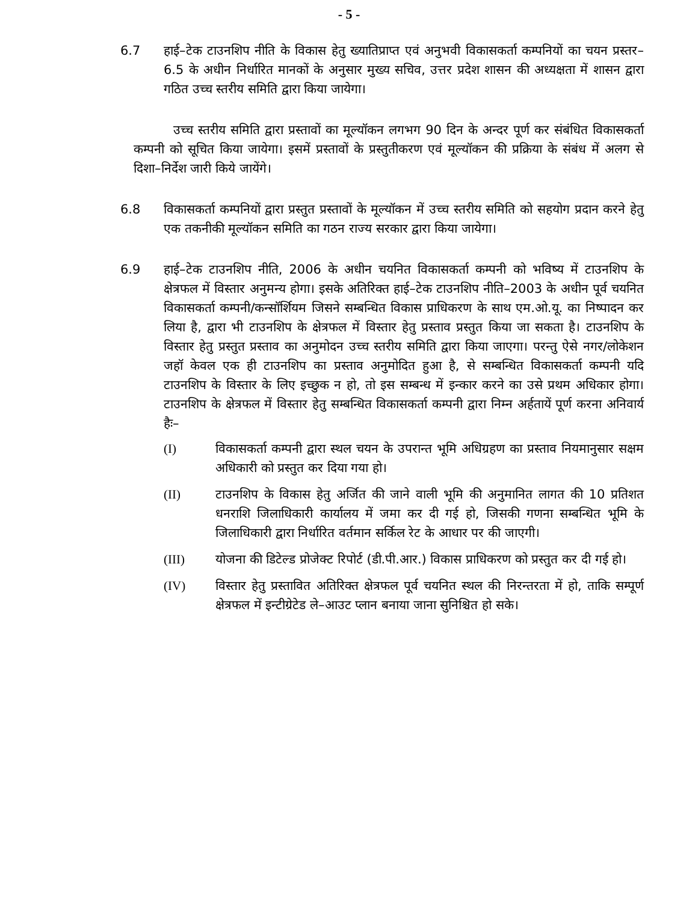- 5 -
6.7 हाई–टेक टाउनशिप नीति के विकास हेतु ख्यातिप्राप्त एवं अनुभवी विकासकर्ता कम्पनियों का चयन प्रस्तर–6.5 के अधीन निर्धारित मानकों के अनुसार मुख्य सचिव, उत्तर प्रदेश शासन की अध्यक्षता में शासन द्वारा गठित उच्च स्तरीय समिति द्वारा किया जायेगा।
उच्च स्तरीय समिति द्वारा प्रस्तावों का मूल्यॉकन लगभग 90 दिन के अन्दर पूर्ण कर संबंधित विकासकर्ता कम्पनी को सूचित किया जायेगा। इसमें प्रस्तावों के प्रस्तुतीकरण एवं मूल्यॉकन की प्रक्रिया के संबंध में अलग से दिशा–निर्देश जारी किये जायेंगे।
6.8 विकासकर्ता कम्पनियों द्वारा प्रस्तुत प्रस्तावों के मूल्यॉकन में उच्च स्तरीय समिति को सहयोग प्रदान करने हेतु एक तकनीकी मूल्यॉकन समिति का गठन राज्य सरकार द्वारा किया जायेगा।
6.9 हाई–टेक टाउनशिप नीति, 2006 के अधीन चयनित विकासकर्ता कम्पनी को भविष्य में टाउनशिप के क्षेत्रफल में विस्तार अनुमन्य होगा। इसके अतिरिक्त हाई–टेक टाउनशिप नीति–2003 के अधीन पूर्व चयनित विकासकर्ता कम्पनी/कन्सॉर्शियम जिसने सम्बन्धित विकास प्राधिकरण के साथ एम.ओ.यू. का निष्पादन कर लिया है, द्वारा भी टाउनशिप के क्षेत्रफल में विस्तार हेतु प्रस्ताव प्रस्तुत किया जा सकता है। टाउनशिप के विस्तार हेतु प्रस्तुत प्रस्ताव का अनुमोदन उच्च स्तरीय समिति द्वारा किया जाएगा। परन्तु ऐसे नगर/लोकेशन जहॉ केवल एक ही टाउनशिप का प्रस्ताव अनुमोदित हुआ है, से सम्बन्धित विकासकर्ता कम्पनी यदि टाउनशिप के विस्तार के लिए इच्छुक न हो, तो इस सम्बन्ध में इन्कार करने का उसे प्रथम अधिकार होगा। टाउनशिप के क्षेत्रफल में विस्तार हेतु सम्बन्धित विकासकर्ता कम्पनी द्वारा निम्न अर्हतायें पूर्ण करना अनिवार्य हैः–
(I) विकासकर्ता कम्पनी द्वारा स्थल चयन के उपरान्त भूमि अधिग्रहण का प्रस्ताव नियमानुसार सक्षम अधिकारी को प्रस्तुत कर दिया गया हो।
(II) टाउनशिप के विकास हेतु अर्जित की जाने वाली भूमि की अनुमानित लागत की 10 प्रतिशत धनराशि जिलाधिकारी कार्यालय में जमा कर दी गई हो, जिसकी गणना सम्बन्धित भूमि के जिलाधिकारी द्वारा निर्धारित वर्तमान सर्किल रेट के आधार पर की जाएगी।
(III) योजना की डिटेल्ड प्रोजेक्ट रिपोर्ट (डी.पी.आर.) विकास प्राधिकरण को प्रस्तुत कर दी गई हो।
(IV) विस्तार हेतु प्रस्तावित अतिरिक्त क्षेत्रफल पूर्व चयनित स्थल की निरन्तरता में हो, ताकि सम्पूर्ण क्षेत्रफल में इन्टीग्रेटेड ले–आउट प्लान बनाया जाना सुनिश्चित हो सके।